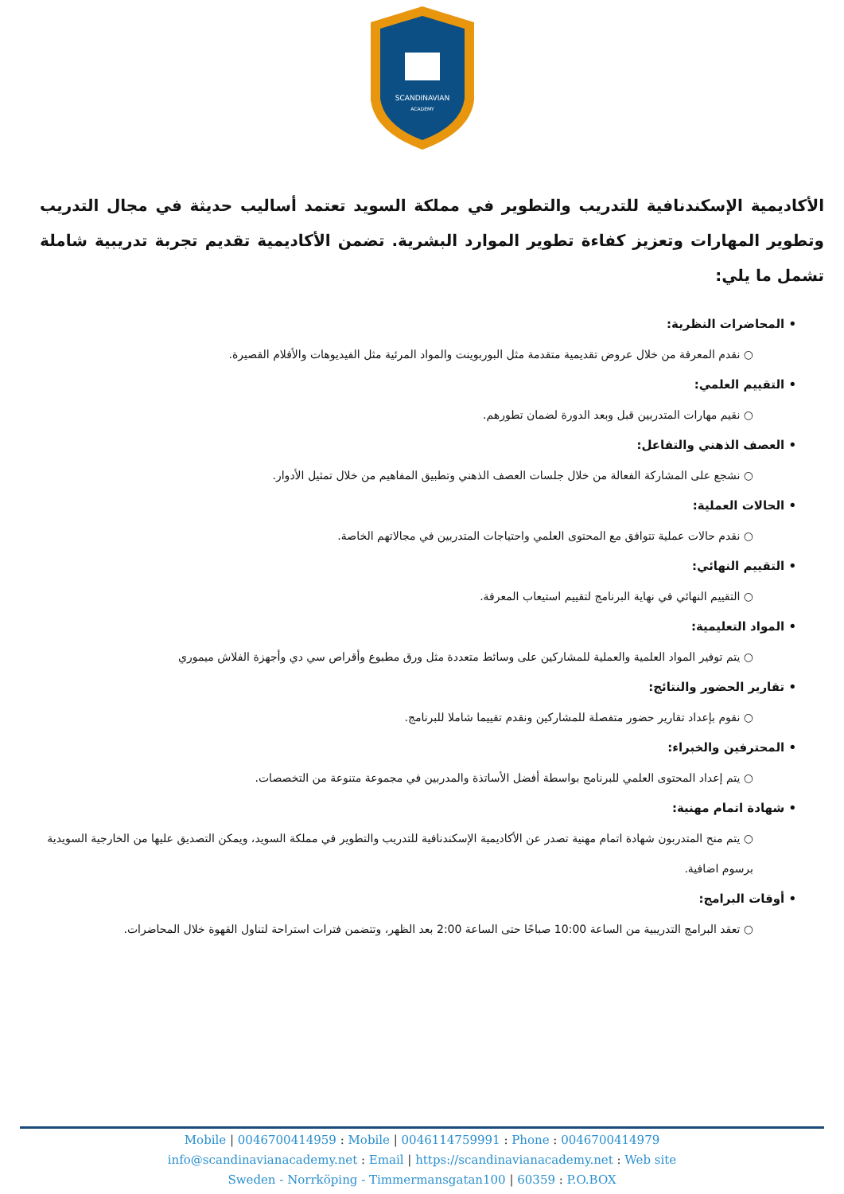SCANDINAVIAN
ACADEMY
الأكاديمية الإسكندنافية للتدريب والتطوير في مملكة السويد تعتمد أساليب حديثة في مجال التدريب وتطوير المهارات وتعزيز كفاءة تطوير الموارد البشرية. تضمن الأكاديمية تقديم تجربة تدريبية شاملة تشمل ما يلي:
• المحاضرات النظرية:
○ نقدم المعرفة من خلال عروض تقديمية متقدمة مثل البوربوينت والمواد المرئية مثل الفيديوهات والأفلام القصيرة.
• التقييم العلمي:
○ نقيم مهارات المتدربين قبل وبعد الدورة لضمان تطورهم.
• العصف الذهني والتفاعل:
○ نشجع على المشاركة الفعالة من خلال جلسات العصف الذهني وتطبيق المفاهيم من خلال تمثيل الأدوار.
• الحالات العملية:
○ نقدم حالات عملية تتوافق مع المحتوى العلمي واحتياجات المتدربين في مجالاتهم الخاصة.
• التقييم النهائي:
○ التقييم النهائي في نهاية البرنامج لتقييم استيعاب المعرفة.
• المواد التعليمية:
○ يتم توفير المواد العلمية والعملية للمشاركين على وسائط متعددة مثل ورق مطبوع وأقراص سي دي وأجهزة الفلاش ميموري
• تقارير الحضور والنتائج:
○ نقوم بإعداد تقارير حضور متفصلة للمشاركين ونقدم تقييما شاملا للبرنامج.
• المحترفين والخبراء:
○ يتم إعداد المحتوى العلمي للبرنامج بواسطة أفضل الأساتذة والمدربين في مجموعة متنوعة من التخصصات.
• شهادة اتمام مهنية:
○ يتم منح المتدربون شهادة اتمام مهنية تصدر عن الأكاديمية الإسكندنافية للتدريب والتطوير في مملكة السويد، ويمكن التصديق عليها من الخارجية السويدية برسوم اضافية.
• أوقات البرامج:
○ تعقد البرامج التدريبية من الساعة 10:00 صباحًا حتى الساعة 2:00 بعد الظهر، وتتضمن فترات استراحة لتناول القهوة خلال المحاضرات.
Mobile | 0046700414959 : Mobile | 0046114759991 : Phone : 0046700414979
info@scandinavianacademy.net : Email | https://scandinavianacademy.net : Web site
Sweden - Norrköping - Timmermansgatan100 | 60359 : P.O.BOX